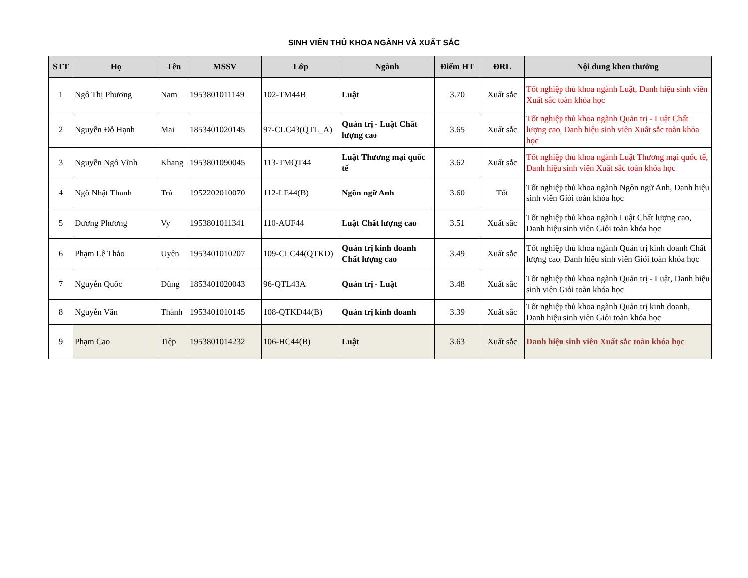SINH VIÊN THỦ KHOA NGÀNH VÀ XUẤT SẮC
| STT | Họ | Tên | MSSV | Lớp | Ngành | Điểm HT | ĐRL | Nội dung khen thưởng |
| --- | --- | --- | --- | --- | --- | --- | --- | --- |
| 1 | Ngô Thị Phương | Nam | 1953801011149 | 102-TM44B | Luật | 3.70 | Xuất sắc | Tốt nghiệp thủ khoa ngành Luật, Danh hiệu sinh viên Xuất sắc toàn khóa học |
| 2 | Nguyễn Đỗ Hạnh | Mai | 1853401020145 | 97-CLC43(QTL_A) | Quản trị - Luật Chất lượng cao | 3.65 | Xuất sắc | Tốt nghiệp thủ khoa ngành Quản trị - Luật Chất lượng cao, Danh hiệu sinh viên Xuất sắc toàn khóa học |
| 3 | Nguyễn Ngô Vĩnh | Khang | 1953801090045 | 113-TMQT44 | Luật Thương mại quốc tế | 3.62 | Xuất sắc | Tốt nghiệp thủ khoa ngành Luật Thương mại quốc tế, Danh hiệu sinh viên Xuất sắc toàn khóa học |
| 4 | Ngô Nhật Thanh | Trà | 1952202010070 | 112-LE44(B) | Ngôn ngữ Anh | 3.60 | Tốt | Tốt nghiệp thủ khoa ngành Ngôn ngữ Anh, Danh hiệu sinh viên Giỏi toàn khóa học |
| 5 | Dương Phương | Vy | 1953801011341 | 110-AUF44 | Luật Chất lượng cao | 3.51 | Xuất sắc | Tốt nghiệp thủ khoa ngành Luật Chất lượng cao, Danh hiệu sinh viên Giỏi toàn khóa học |
| 6 | Phạm Lê Thảo | Uyên | 1953401010207 | 109-CLC44(QTKD) | Quản trị kinh doanh Chất lượng cao | 3.49 | Xuất sắc | Tốt nghiệp thủ khoa ngành Quản trị kinh doanh Chất lượng cao, Danh hiệu sinh viên Giỏi toàn khóa học |
| 7 | Nguyễn Quốc | Dũng | 1853401020043 | 96-QTL43A | Quản trị - Luật | 3.48 | Xuất sắc | Tốt nghiệp thủ khoa ngành Quản trị - Luật, Danh hiệu sinh viên Giỏi toàn khóa học |
| 8 | Nguyễn Văn | Thành | 1953401010145 | 108-QTKD44(B) | Quản trị kinh doanh | 3.39 | Xuất sắc | Tốt nghiệp thủ khoa ngành Quản trị kinh doanh, Danh hiệu sinh viên Giỏi toàn khóa học |
| 9 | Phạm Cao | Tiệp | 1953801014232 | 106-HC44(B) | Luật | 3.63 | Xuất sắc | Danh hiệu sinh viên Xuất sắc toàn khóa học |